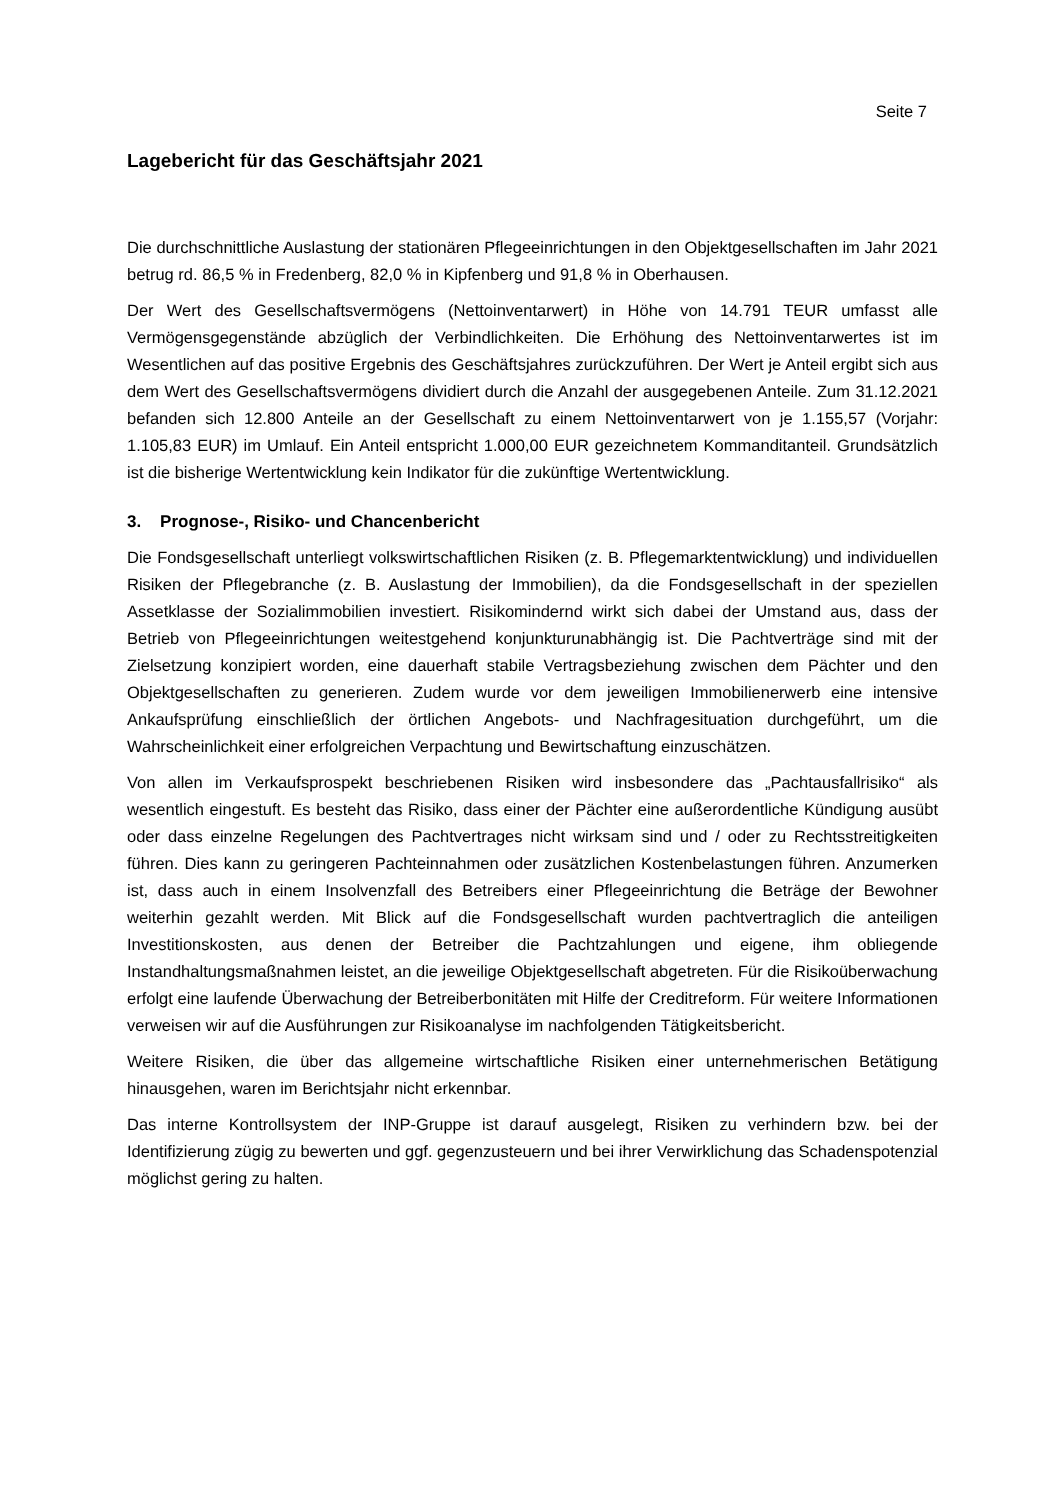Seite 7
Lagebericht für das Geschäftsjahr 2021
Die durchschnittliche Auslastung der stationären Pflegeeinrichtungen in den Objektgesellschaften im Jahr 2021 betrug rd. 86,5 % in Fredenberg, 82,0 % in Kipfenberg und 91,8 % in Oberhausen.
Der Wert des Gesellschaftsvermögens (Nettoinventarwert) in Höhe von 14.791 TEUR umfasst alle Vermögensgegenstände abzüglich der Verbindlichkeiten. Die Erhöhung des Nettoinventarwertes ist im Wesentlichen auf das positive Ergebnis des Geschäftsjahres zurückzuführen. Der Wert je Anteil ergibt sich aus dem Wert des Gesellschaftsvermögens dividiert durch die Anzahl der ausgegebenen Anteile. Zum 31.12.2021 befanden sich 12.800 Anteile an der Gesellschaft zu einem Nettoinventarwert von je 1.155,57 (Vorjahr: 1.105,83 EUR) im Umlauf. Ein Anteil entspricht 1.000,00 EUR gezeichnetem Kommanditanteil. Grundsätzlich ist die bisherige Wertentwicklung kein Indikator für die zukünftige Wertentwicklung.
3. Prognose-, Risiko- und Chancenbericht
Die Fondsgesellschaft unterliegt volkswirtschaftlichen Risiken (z. B. Pflegemarktentwicklung) und individuellen Risiken der Pflegebranche (z. B. Auslastung der Immobilien), da die Fondsgesellschaft in der speziellen Assetklasse der Sozialimmobilien investiert. Risikomindernd wirkt sich dabei der Umstand aus, dass der Betrieb von Pflegeeinrichtungen weitestgehend konjunkturunabhängig ist. Die Pachtverträge sind mit der Zielsetzung konzipiert worden, eine dauerhaft stabile Vertragsbeziehung zwischen dem Pächter und den Objektgesellschaften zu generieren. Zudem wurde vor dem jeweiligen Immobilienerwerb eine intensive Ankaufsprüfung einschließlich der örtlichen Angebots- und Nachfragesituation durchgeführt, um die Wahrscheinlichkeit einer erfolgreichen Verpachtung und Bewirtschaftung einzuschätzen.
Von allen im Verkaufsprospekt beschriebenen Risiken wird insbesondere das „Pachtausfallrisiko“ als wesentlich eingestuft. Es besteht das Risiko, dass einer der Pächter eine außerordentliche Kündigung ausübt oder dass einzelne Regelungen des Pachtvertrages nicht wirksam sind und / oder zu Rechtsstreitigkeiten führen. Dies kann zu geringeren Pachteinnahmen oder zusätzlichen Kostenbelastungen führen. Anzumerken ist, dass auch in einem Insolvenzfall des Betreibers einer Pflegeeinrichtung die Beträge der Bewohner weiterhin gezahlt werden. Mit Blick auf die Fondsgesellschaft wurden pachtvertraglich die anteiligen Investitionskosten, aus denen der Betreiber die Pachtzahlungen und eigene, ihm obliegende Instandhaltungsmaßnahmen leistet, an die jeweilige Objektgesellschaft abgetreten. Für die Risikoüberwachung erfolgt eine laufende Überwachung der Betreiberbonitäten mit Hilfe der Creditreform. Für weitere Informationen verweisen wir auf die Ausführungen zur Risikoanalyse im nachfolgenden Tätigkeitsbericht.
Weitere Risiken, die über das allgemeine wirtschaftliche Risiken einer unternehmerischen Betätigung hinausgehen, waren im Berichtsjahr nicht erkennbar.
Das interne Kontrollsystem der INP-Gruppe ist darauf ausgelegt, Risiken zu verhindern bzw. bei der Identifizierung zügig zu bewerten und ggf. gegenzusteuern und bei ihrer Verwirklichung das Schadenspotenzial möglichst gering zu halten.